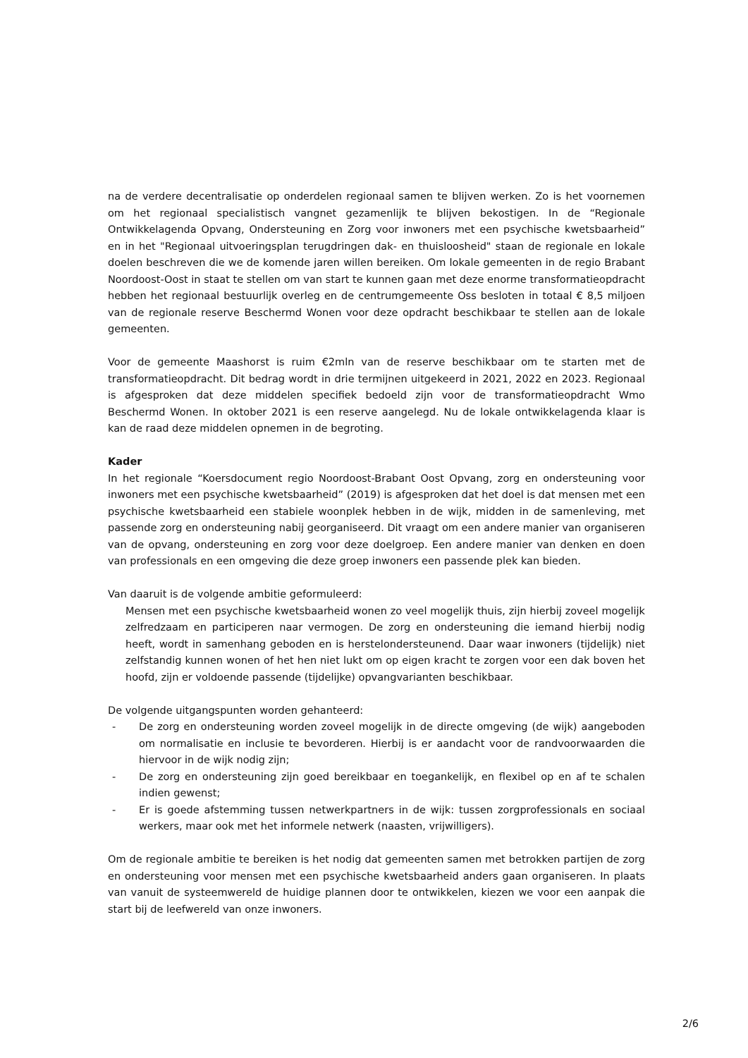na de verdere decentralisatie op onderdelen regionaal samen te blijven werken. Zo is het voornemen om het regionaal specialistisch vangnet gezamenlijk te blijven bekostigen. In de “Regionale Ontwikkelagenda Opvang, Ondersteuning en Zorg voor inwoners met een psychische kwetsbaarheid” en in het "Regionaal uitvoeringsplan terugdringen dak- en thuisloosheid" staan de regionale en lokale doelen beschreven die we de komende jaren willen bereiken. Om lokale gemeenten in de regio Brabant Noordoost-Oost in staat te stellen om van start te kunnen gaan met deze enorme transformatieopdracht hebben het regionaal bestuurlijk overleg en de centrumgemeente Oss besloten in totaal € 8,5 miljoen van de regionale reserve Beschermd Wonen voor deze opdracht beschikbaar te stellen aan de lokale gemeenten.
Voor de gemeente Maashorst is ruim €2mln van de reserve beschikbaar om te starten met de transformatieopdracht. Dit bedrag wordt in drie termijnen uitgekeerd in 2021, 2022 en 2023. Regionaal is afgesproken dat deze middelen specifiek bedoeld zijn voor de transformatieopdracht Wmo Beschermd Wonen. In oktober 2021 is een reserve aangelegd. Nu de lokale ontwikkelagenda klaar is kan de raad deze middelen opnemen in de begroting.
Kader
In het regionale “Koersdocument regio Noordoost-Brabant Oost Opvang, zorg en ondersteuning voor inwoners met een psychische kwetsbaarheid” (2019) is afgesproken dat het doel is dat mensen met een psychische kwetsbaarheid een stabiele woonplek hebben in de wijk, midden in de samenleving, met passende zorg en ondersteuning nabij georganiseerd. Dit vraagt om een andere manier van organiseren van de opvang, ondersteuning en zorg voor deze doelgroep. Een andere manier van denken en doen van professionals en een omgeving die deze groep inwoners een passende plek kan bieden.
Van daaruit is de volgende ambitie geformuleerd:
Mensen met een psychische kwetsbaarheid wonen zo veel mogelijk thuis, zijn hierbij zoveel mogelijk zelfredzaam en participeren naar vermogen. De zorg en ondersteuning die iemand hierbij nodig heeft, wordt in samenhang geboden en is herstelondersteunend. Daar waar inwoners (tijdelijk) niet zelfstandig kunnen wonen of het hen niet lukt om op eigen kracht te zorgen voor een dak boven het hoofd, zijn er voldoende passende (tijdelijke) opvangvarianten beschikbaar.
De volgende uitgangspunten worden gehanteerd:
- De zorg en ondersteuning worden zoveel mogelijk in de directe omgeving (de wijk) aangeboden om normalisatie en inclusie te bevorderen. Hierbij is er aandacht voor de randvoorwaarden die hiervoor in de wijk nodig zijn;
- De zorg en ondersteuning zijn goed bereikbaar en toegankelijk, en flexibel op en af te schalen indien gewenst;
- Er is goede afstemming tussen netwerkpartners in de wijk: tussen zorgprofessionals en sociaal werkers, maar ook met het informele netwerk (naasten, vrijwilligers).
Om de regionale ambitie te bereiken is het nodig dat gemeenten samen met betrokken partijen de zorg en ondersteuning voor mensen met een psychische kwetsbaarheid anders gaan organiseren. In plaats van vanuit de systeemwereld de huidige plannen door te ontwikkelen, kiezen we voor een aanpak die start bij de leefwereld van onze inwoners.
2/6